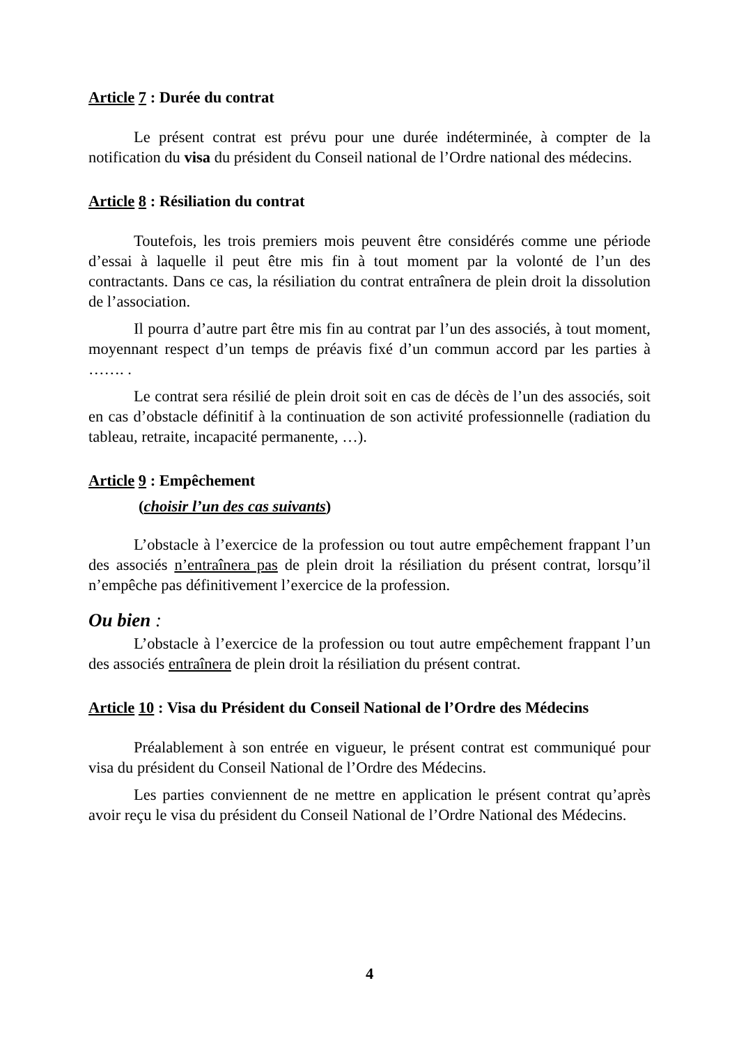Article 7 : Durée du contrat
Le présent contrat est prévu pour une durée indéterminée, à compter de la notification du visa du président du Conseil national de l’Ordre national des médecins.
Article 8 : Résiliation du contrat
Toutefois, les trois premiers mois peuvent être considérés comme une période d’essai à laquelle il peut être mis fin à tout moment par la volonté de l’un des contractants. Dans ce cas, la résiliation du contrat entraînera de plein droit la dissolution de l’association.
Il pourra d’autre part être mis fin au contrat par l’un des associés, à tout moment, moyennant respect d’un temps de préavis fixé d’un commun accord par les parties à ……. .
Le contrat sera résilié de plein droit soit en cas de décès de l’un des associés, soit en cas d’obstacle définitif à la continuation de son activité professionnelle (radiation du tableau, retraite, incapacité permanente, …).
Article 9 : Empêchement
(choisir l’un des cas suivants)
L’obstacle à l’exercice de la profession ou tout autre empêchement frappant l’un des associés n’entraînera pas de plein droit la résiliation du présent contrat, lorsqu’il n’empêche pas définitivement l’exercice de la profession.
Ou bien :
L’obstacle à l’exercice de la profession ou tout autre empêchement frappant l’un des associés entraînera de plein droit la résiliation du présent contrat.
Article 10 : Visa du Président du Conseil National de l’Ordre des Médecins
Préalablement à son entrée en vigueur, le présent contrat est communiqué pour visa du président du Conseil National de l’Ordre des Médecins.
Les parties conviennent de ne mettre en application le présent contrat qu’après avoir reçu le visa du président du Conseil National de l’Ordre National des Médecins.
4